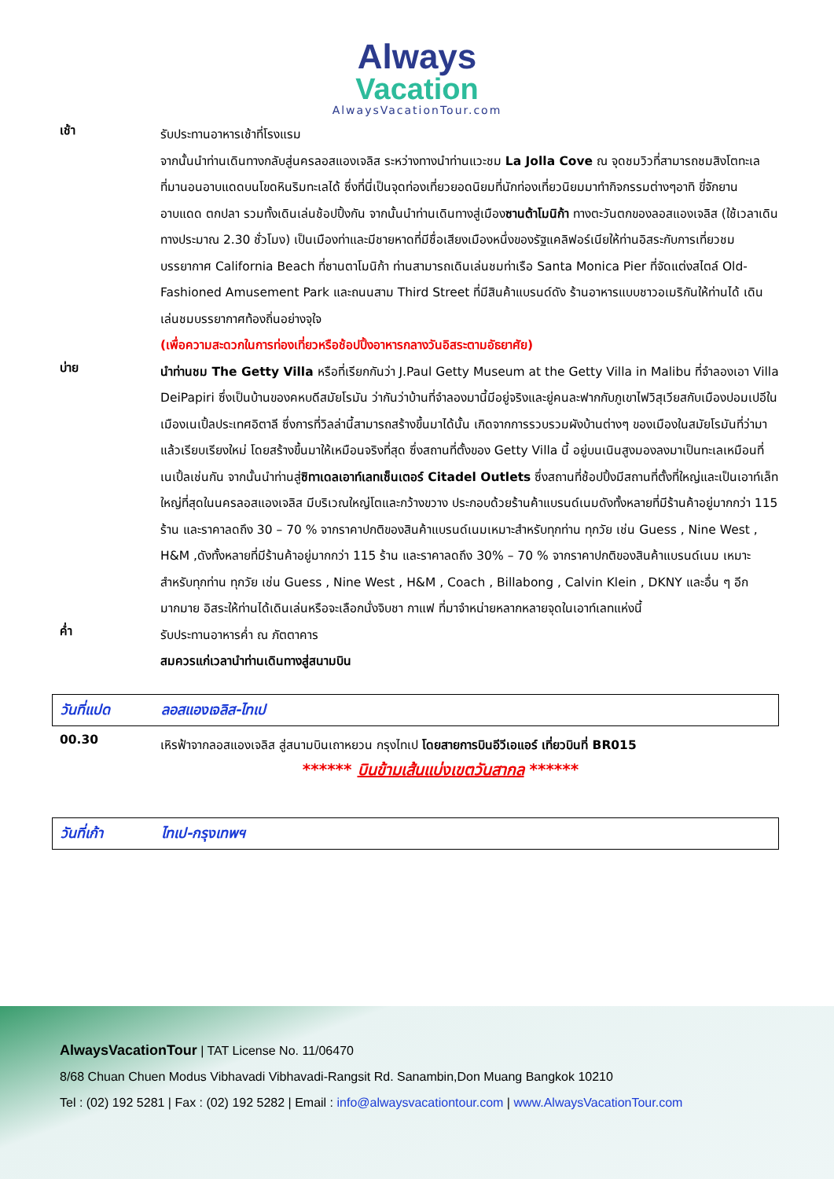Always
Vacation
AlwaysVacationTour.com
เช้า
รับประทานอาหารเช้าที่โรงแรม
จากนั้นนำท่านเดินทางกลับสู่นครลอสแองเจลิส ระหว่างทางนำท่านแวะชม La Jolla Cove ณ จุดชมวิวที่สามารถชมสิงโตทะเลที่มานอนอาบแดดบนโขดหินริมทะเลได้ ซึ่งที่นี่เป็นจุดท่องเที่ยวยอดนิยมที่นักท่องเที่ยวนิยมมาทำกิจกรรมต่างๆอาทิ ขี่จักยาน อาบแดด ตกปลา รวมทั้งเดินเล่นช้อปปิ้งกัน จากนั้นนำท่านเดินทางสู่เมืองซานต้าโมนิก้า ทางตะวันตกของลอสแองเจลิส (ใช้เวลาเดินทางประมาณ 2.30 ชั่วโมง) เป็นเมืองท่าและมีชายหาดที่มีชื่อเสียงเมืองหนึ่งของรัฐแคลิฟอร์เนียให้ท่านอิสระกับการเที่ยวชมบรรยากาศ California Beach ที่ซานตาโมนิก้า ท่านสามารถเดินเล่นชมท่าเรือ Santa Monica Pier ที่จัดแต่งสไตล์ Old-Fashioned Amusement Park และถนนสาม Third Street ที่มีสินค้าแบรนด์ดัง ร้านอาหารแบบชาวอเมริกันให้ท่านได้ เดินเล่นชมบรรยากาศท้องถิ่นอย่างจุใจ
(เพื่อความสะดวกในการท่องเที่ยวหรือช้อปปิ้งอาหารกลางวันอิสระตามอัธยาศัย)
บ่าย
นำท่านชม The Getty Villa หรือที่เรียกกันว่า J.Paul Getty Museum at the Getty Villa in Malibu ที่จำลองเอา Villa DeiPapiri ซึ่งเป็นบ้านของคหบดีสมัยโรมัน ว่ากันว่าบ้านที่จำลองมานี้มีอยู่จริงและยู่คนละฟากกับภูเขาไฟวิสุเวียสกับเมืองปอมเปอีในเมืองเนเปิ้ลประเทศอิตาลี ซึ่งการที่วิลล่านี้สามารถสร้างขึ้นมาได้นั้น เกิดจากการรวบรวมผังบ้านต่างๆ ของเมืองในสมัยโรมันที่ว่ามาแล้วเรียบเรียงใหม่ โดยสร้างขึ้นมาให้เหมือนจริงที่สุด ซึ่งสถานที่ตั้งของ Getty Villa นี้ อยู่บนเนินสูงมองลงมาเป็นทะเลเหมือนที่เนเปิ้ลเช่นกัน จากนั้นนำท่านสู่ซิทาเดลเอาท์เลทเซ็นเตอร์ Citadel Outlets ซึ่งสถานที่ช้อปปิ้งมีสถานที่ตั้งที่ใหญ่และเป็นเอาท์เล็ทใหญ่ที่สุดในนครลอสแองเจลิส มีบริเวณใหญ่โตและกว้างขวาง ประกอบด้วยร้านค้าแบรนด์เนมดังทั้งหลายที่มีร้านค้าอยู่มากกว่า 115 ร้าน และราคาลดถึง 30 – 70 % จากราคาปกติของสินค้าแบรนด์เนมเหมาะสำหรับทุกท่าน ทุกวัย เช่น Guess , Nine West , H&M ,ดังทั้งหลายที่มีร้านค้าอยู่มากกว่า 115 ร้าน และราคาลดถึง 30% – 70 % จากราคาปกติของสินค้าแบรนด์เนม เหมาะสำหรับทุกท่าน ทุกวัย เช่น Guess , Nine West , H&M , Coach , Billabong , Calvin Klein , DKNY และอื่น ๆ อีกมากมาย อิสระให้ท่านได้เดินเล่นหรือจะเลือกนั่งจิบชา กาแฟ ที่มาจำหน่ายหลากหลายจุดในเอาท์เลทแห่งนี้
ค่ำ
รับประทานอาหารค่ำ ณ ภัตตาคาร
สมควรแก่เวลานำท่านเดินทางสู่สนามบิน
วันที่แปด ลอสแองเจลิส-ไทเป
00.30
เหิรฟ้าจากลอสแองเจลิส สู่สนามบินเถาหยวน กรุงไทเป โดยสายการบินอีวีเอแอร์ เที่ยวบินที่ BR015
****** บินข้ามเส้นแบ่งเขตวันสากล ******
วันที่เก้า ไทเป-กรุงเทพฯ
AlwaysVacationTour | TAT License No. 11/06470
8/68 Chuan Chuen Modus Vibhavadi Vibhavadi-Rangsit Rd. Sanambin,Don Muang Bangkok 10210
Tel : (02) 192 5281 | Fax : (02) 192 5282 | Email : info@alwaysvacationtour.com | www.AlwaysVacationTour.com